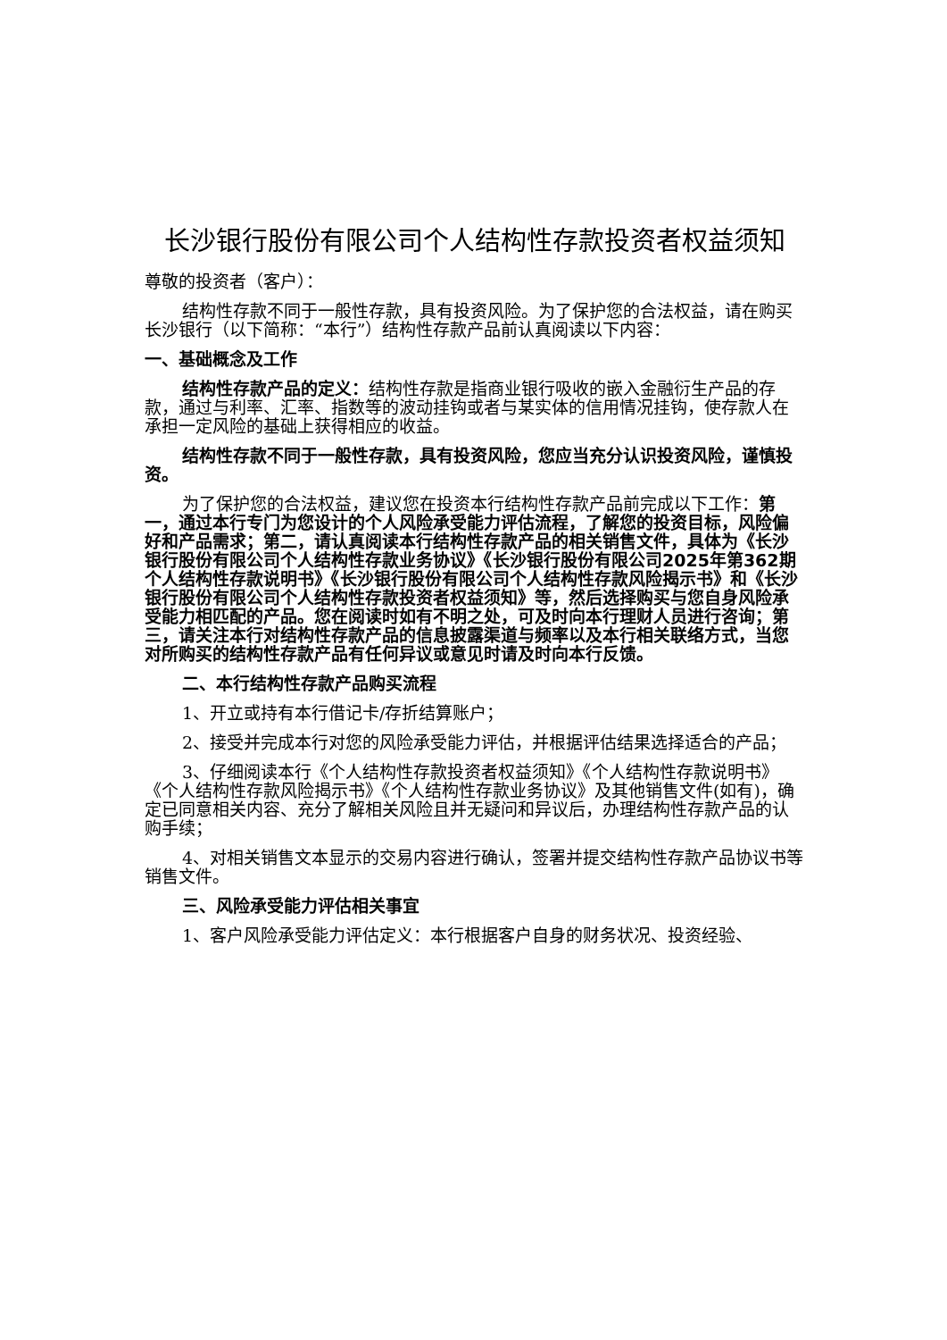长沙银行股份有限公司个人结构性存款投资者权益须知
尊敬的投资者（客户）：
结构性存款不同于一般性存款，具有投资风险。为了保护您的合法权益，请在购买长沙银行（以下简称：“本行”）结构性存款产品前认真阅读以下内容：
一、基础概念及工作
结构性存款产品的定义：结构性存款是指商业银行吸收的嵌入金融衍生产品的存款，通过与利率、汇率、指数等的波动挂钩或者与某实体的信用情况挂钩，使存款人在承担一定风险的基础上获得相应的收益。
结构性存款不同于一般性存款，具有投资风险，您应当充分认识投资风险，谨慎投资。
为了保护您的合法权益，建议您在投资本行结构性存款产品前完成以下工作：第一，通过本行专门为您设计的个人风险承受能力评估流程，了解您的投资目标，风险偏好和产品需求；第二，请认真阅读本行结构性存款产品的相关销售文件，具体为《长沙银行股份有限公司个人结构性存款业务协议》《长沙银行股份有限公司2025年第362期个人结构性存款说明书》《长沙银行股份有限公司个人结构性存款风险揭示书》和《长沙银行股份有限公司个人结构性存款投资者权益须知》等，然后选择购买与您自身风险承受能力相匹配的产品。您在阅读时如有不明之处，可及时向本行理财人员进行咨询；第三，请关注本行对结构性存款产品的信息披露渠道与频率以及本行相关联络方式，当您对所购买的结构性存款产品有任何异议或意见时请及时向本行反馈。
二、本行结构性存款产品购买流程
1、开立或持有本行借记卡/存折结算账户；
2、接受并完成本行对您的风险承受能力评估，并根据评估结果选择适合的产品；
3、仔细阅读本行《个人结构性存款投资者权益须知》《个人结构性存款说明书》《个人结构性存款风险揭示书》《个人结构性存款业务协议》及其他销售文件(如有)，确定已同意相关内容、充分了解相关风险且并无疑问和异议后，办理结构性存款产品的认购手续；
4、对相关销售文本显示的交易内容进行确认，签署并提交结构性存款产品协议书等销售文件。
三、风险承受能力评估相关事宜
1、客户风险承受能力评估定义：本行根据客户自身的财务状况、投资经验、